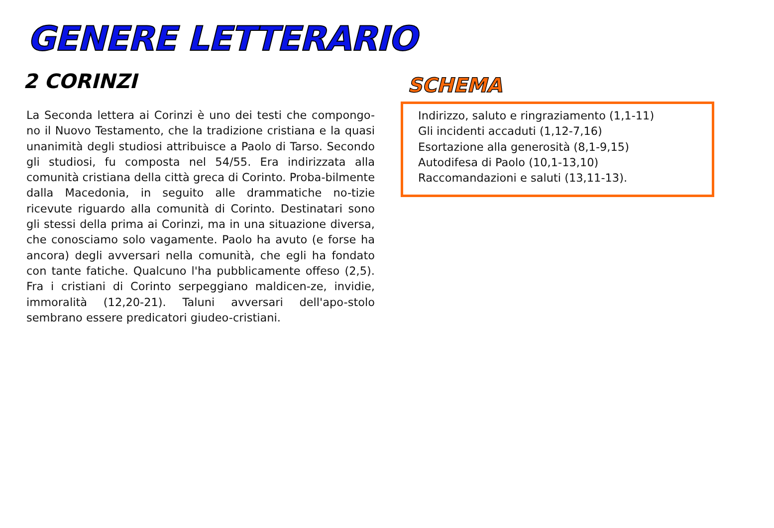GENERE LETTERARIO
2 CORINZI
La Seconda lettera ai Corinzi è uno dei testi che compongo-no il Nuovo Testamento, che la tradizione cristiana e la quasi unanimità degli studiosi attribuisce a Paolo di Tarso. Secondo gli studiosi, fu composta nel 54/55. Era indirizzata alla comunità cristiana della città greca di Corinto. Proba-bilmente dalla Macedonia, in seguito alle drammatiche no-tizie ricevute riguardo alla comunità di Corinto. Destinatari sono gli stessi della prima ai Corinzi, ma in una situazione diversa, che conosciamo solo vagamente. Paolo ha avuto (e forse ha ancora) degli avversari nella comunità, che egli ha fondato con tante fatiche. Qualcuno l'ha pubblicamente offeso (2,5). Fra i cristiani di Corinto serpeggiano maldicen-ze, invidie, immoralità (12,20-21). Taluni avversari dell'apo-stolo sembrano essere predicatori giudeo-cristiani.
SCHEMA
Indirizzo, saluto e ringraziamento (1,1-11)
Gli incidenti accaduti (1,12-7,16)
Esortazione alla generosità (8,1-9,15)
Autodifesa di Paolo (10,1-13,10)
Raccomandazioni e saluti (13,11-13).